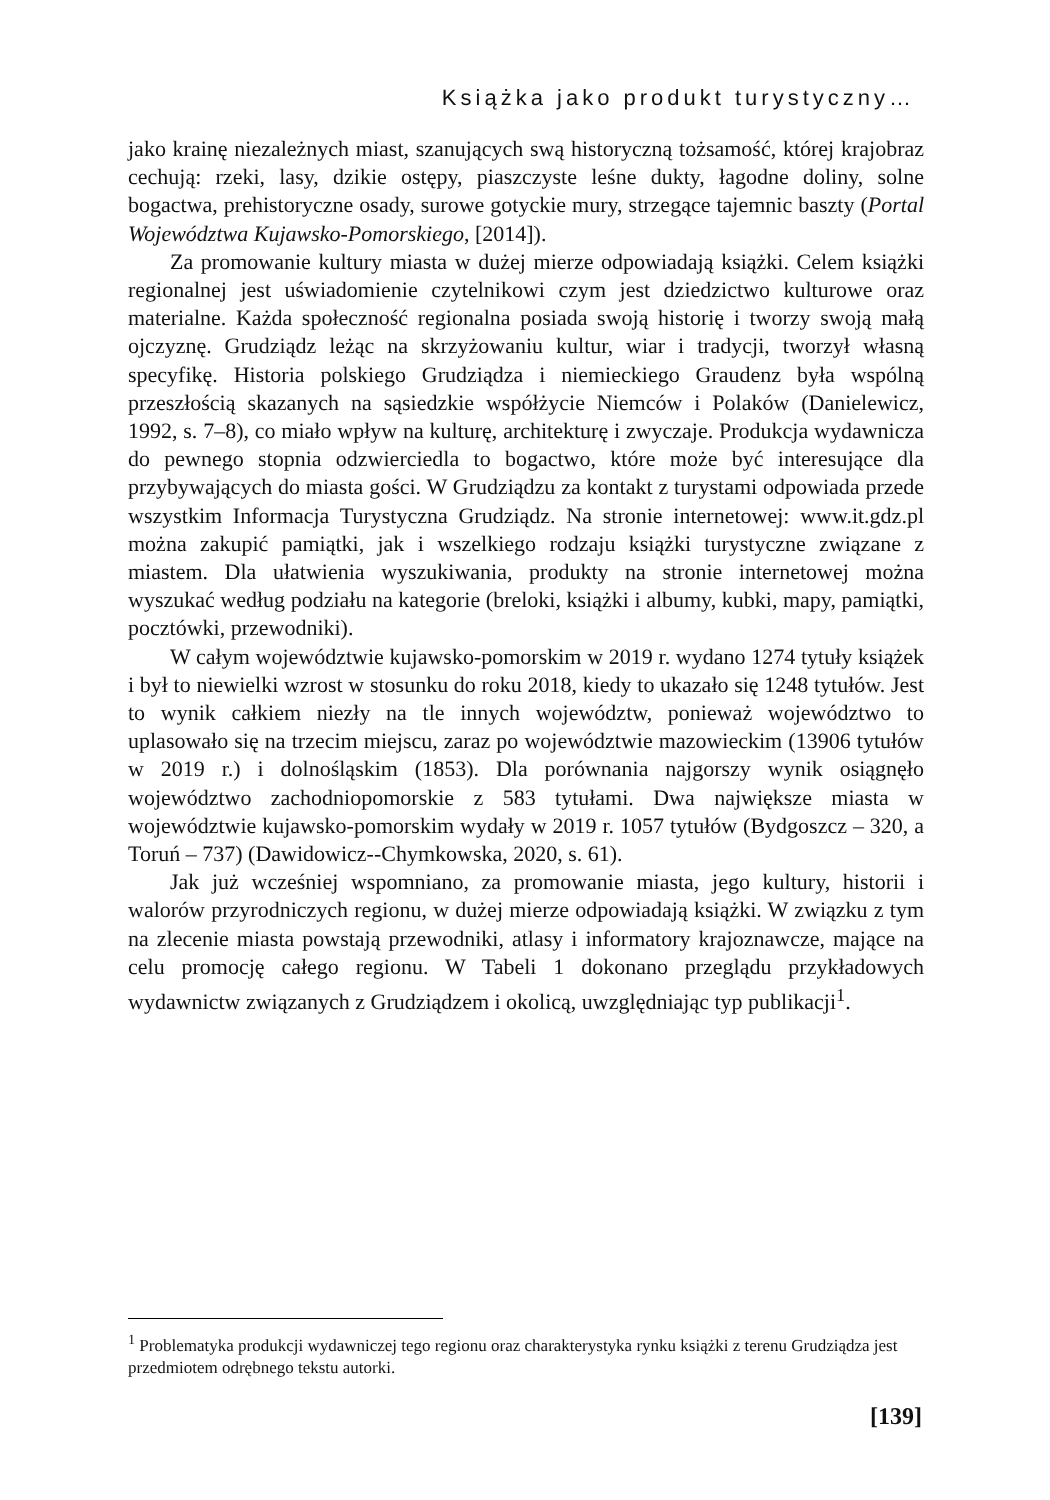Książka jako produkt turystyczny…
jako krainę niezależnych miast, szanujących swą historyczną tożsamość, której krajobraz cechują: rzeki, lasy, dzikie ostępy, piaszczyste leśne dukty, łagodne doliny, solne bogactwa, prehistoryczne osady, surowe gotyckie mury, strzegące tajemnic baszty (Portal Województwa Kujawsko-Pomorskiego, [2014]).
Za promowanie kultury miasta w dużej mierze odpowiadają książki. Celem książki regionalnej jest uświadomienie czytelnikowi czym jest dziedzictwo kulturowe oraz materialne. Każda społeczność regionalna posiada swoją historię i tworzy swoją małą ojczyznę. Grudziądz leżąc na skrzyżowaniu kultur, wiar i tradycji, tworzył własną specyfikę. Historia polskiego Grudziądza i niemieckiego Graudenz była wspólną przeszłością skazanych na sąsiedzkie współżycie Niemców i Polaków (Danielewicz, 1992, s. 7–8), co miało wpływ na kulturę, architekturę i zwyczaje. Produkcja wydawnicza do pewnego stopnia odzwierciedla to bogactwo, które może być interesujące dla przybywających do miasta gości. W Grudziądzu za kontakt z turystami odpowiada przede wszystkim Informacja Turystyczna Grudziądz. Na stronie internetowej: www.it.gdz.pl można zakupić pamiątki, jak i wszelkiego rodzaju książki turystyczne związane z miastem. Dla ułatwienia wyszukiwania, produkty na stronie internetowej można wyszukać według podziału na kategorie (breloki, książki i albumy, kubki, mapy, pamiątki, pocztówki, przewodniki).
W całym województwie kujawsko-pomorskim w 2019 r. wydano 1274 tytuły książek i był to niewielki wzrost w stosunku do roku 2018, kiedy to ukazało się 1248 tytułów. Jest to wynik całkiem niezły na tle innych województw, ponieważ województwo to uplasowało się na trzecim miejscu, zaraz po województwie mazowieckim (13906 tytułów w 2019 r.) i dolnośląskim (1853). Dla porównania najgorszy wynik osiągnęło województwo zachodniopomorskie z 583 tytułami. Dwa największe miasta w województwie kujawsko-pomorskim wydały w 2019 r. 1057 tytułów (Bydgoszcz – 320, a Toruń – 737) (Dawidowicz--Chymkowska, 2020, s. 61).
Jak już wcześniej wspomniano, za promowanie miasta, jego kultury, historii i walorów przyrodniczych regionu, w dużej mierze odpowiadają książki. W związku z tym na zlecenie miasta powstają przewodniki, atlasy i informatory krajoznawcze, mające na celu promocję całego regionu. W Tabeli 1 dokonano przeglądu przykładowych wydawnictw związanych z Grudziądzem i okolicą, uwzględniając typ publikacji<sup>1</sup>.
<sup>1</sup> Problematyka produkcji wydawniczej tego regionu oraz charakterystyka rynku książki z terenu Grudziądza jest przedmiotem odrębnego tekstu autorki.
[139]